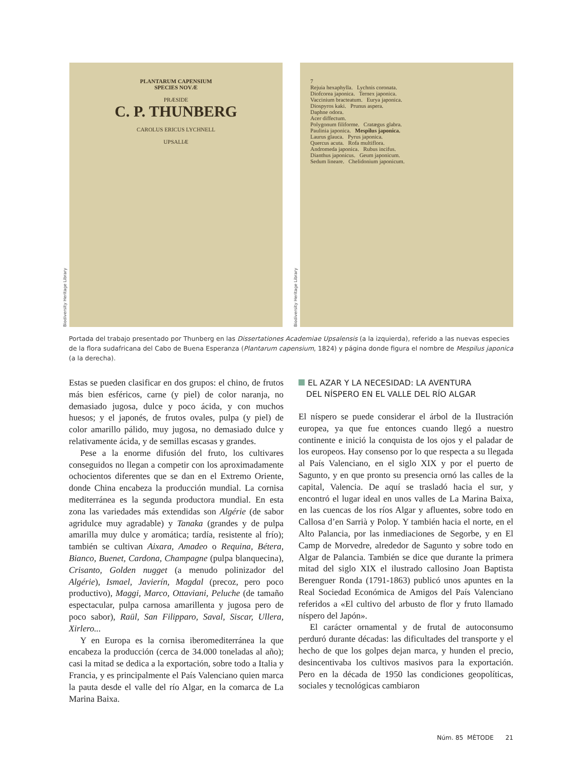Biodiversity Heritage Library
PLANTARUM CAPENSIUM
SPECIES NOVÆ
PRÆSIDE
C. P. THUNBERG
CAROLUS ERICUS LYCHNELL
UPSALIÆ
Biodiversity Heritage Library
7
Rejuia hexaphylla. Lychnis coronata.
Diofcorea japonica. Ternex japonica.
Vaccinium bracteatum. Eurya japonica.
Diospyros kaki. Prunus aspera.
Daphne odora.
Acer diffectum.
Polygonum filiforme. Cratægus glabra.
Paulinia japonica. Mespilus japonica.
Laurus glauca. Pyrus japonica.
Quercus acuta. Rofa multiflora.
Andromeda japonica. Rubus incifus.
Dianthus japonicus. Geum japonicum.
Sedum lineare. Chelidonium japonicum.
Portada del trabajo presentado por Thunberg en las Dissertationes Academiae Upsalensis (a la izquierda), referido a las nuevas especies de la flora sudafricana del Cabo de Buena Esperanza (Plantarum capensium, 1824) y página donde figura el nombre de Mespilus japonica (a la derecha).
Estas se pueden clasificar en dos grupos: el chino, de frutos más bien esféricos, carne (y piel) de color naranja, no demasiado jugosa, dulce y poco ácida, y con muchos huesos; y el japonés, de frutos ovales, pulpa (y piel) de color amarillo pálido, muy jugosa, no demasiado dulce y relativamente ácida, y de semillas escasas y grandes.
Pese a la enorme difusión del fruto, los cultivares conseguidos no llegan a competir con los aproximadamente ochocientos diferentes que se dan en el Extremo Oriente, donde China encabeza la producción mundial. La cornisa mediterránea es la segunda productora mundial. En esta zona las variedades más extendidas son Algérie (de sabor agridulce muy agradable) y Tanaka (grandes y de pulpa amarilla muy dulce y aromática; tardía, resistente al frío); también se cultivan Aixara, Amadeo o Requina, Bétera, Bianco, Buenet, Cardona, Champagne (pulpa blanquecina), Crisanto, Golden nugget (a menudo polinizador del Algérie), Ismael, Javierín, Magdal (precoz, pero poco productivo), Maggi, Marco, Ottaviani, Peluche (de tamaño espectacular, pulpa carnosa amarillenta y jugosa pero de poco sabor), Raül, San Filipparo, Saval, Siscar, Ullera, Xirlero...
Y en Europa es la cornisa iberomediterránea la que encabeza la producción (cerca de 34.000 toneladas al año); casi la mitad se dedica a la exportación, sobre todo a Italia y Francia, y es principalmente el País Valenciano quien marca la pauta desde el valle del río Algar, en la comarca de La Marina Baixa.
EL AZAR Y LA NECESIDAD: LA AVENTURA
DEL NÍSPERO EN EL VALLE DEL RÍO ALGAR
El níspero se puede considerar el árbol de la Ilustración europea, ya que fue entonces cuando llegó a nuestro continente e inició la conquista de los ojos y el paladar de los europeos. Hay consenso por lo que respecta a su llegada al País Valenciano, en el siglo XIX y por el puerto de Sagunto, y en que pronto su presencia ornó las calles de la capital, Valencia. De aquí se trasladó hacia el sur, y encontró el lugar ideal en unos valles de La Marina Baixa, en las cuencas de los ríos Algar y afluentes, sobre todo en Callosa d’en Sarrià y Polop. Y también hacia el norte, en el Alto Palancia, por las inmediaciones de Segorbe, y en El Camp de Morvedre, alrededor de Sagunto y sobre todo en Algar de Palancia. También se dice que durante la primera mitad del siglo XIX el ilustrado callosino Joan Baptista Berenguer Ronda (1791-1863) publicó unos apuntes en la Real Sociedad Económica de Amigos del País Valenciano referidos a «El cultivo del arbusto de flor y fruto llamado níspero del Japón».
El carácter ornamental y de frutal de autoconsumo perduró durante décadas: las dificultades del transporte y el hecho de que los golpes dejan marca, y hunden el precio, desincentivaba los cultivos masivos para la exportación. Pero en la década de 1950 las condiciones geopolíticas, sociales y tecnológicas cambiaron
Núm. 85 MÈTODE 21